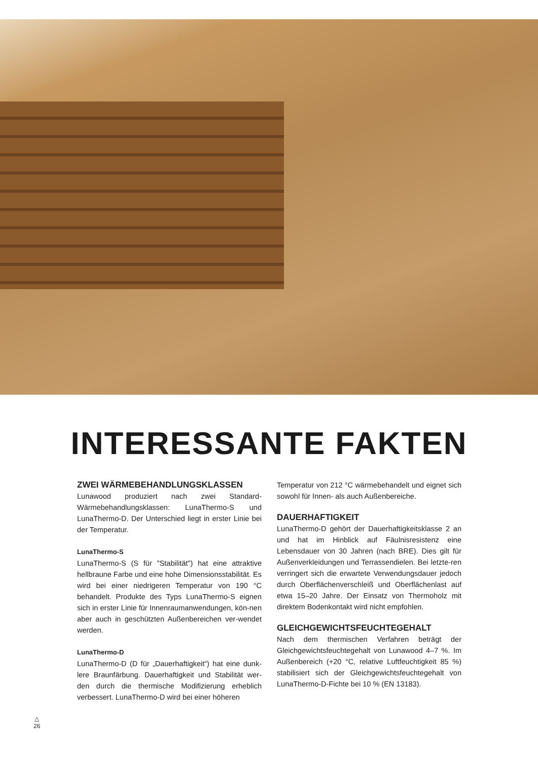INTERESSANTE FAKTEN
ZWEI WÄRMEBEHANDLUNGSKLASSEN
Lunawood produziert nach zwei Standard-Wärmebehandlungsklassen: LunaThermo-S und LunaThermo-D. Der Unterschied liegt in erster Linie bei der Temperatur.
LunaThermo-S
LunaThermo-S (S für "Stabilität") hat eine attraktive hellbraune Farbe und eine hohe Dimensionsstabilität. Es wird bei einer niedrigeren Temperatur von 190 °C behandelt. Produkte des Typs LunaThermo-S eignen sich in erster Linie für Innenraumanwendungen, kön-nen aber auch in geschützten Außenbereichen ver-wendet werden.
LunaThermo-D
LunaThermo-D (D für „Dauerhaftigkeit“) hat eine dunk-lere Braunfärbung. Dauerhaftigkeit und Stabilität wer-den durch die thermische Modifizierung erheblich verbessert. LunaThermo-D wird bei einer höheren
Temperatur von 212 °C wärmebehandelt und eignet sich sowohl für Innen- als auch Außenbereiche.
DAUERHAFTIGKEIT
LunaThermo-D gehört der Dauerhaftigkeitsklasse 2 an und hat im Hinblick auf Fäulnisresistenz eine Lebensdauer von 30 Jahren (nach BRE). Dies gilt für Außenverkleidungen und Terrassendielen. Bei letzte-ren verringert sich die erwartete Verwendungsdauer jedoch durch Oberflächenverschleiß und Oberflächenlast auf etwa 15–20 Jahre. Der Einsatz von Thermoholz mit direktem Bodenkontakt wird nicht empfohlen.
GLEICHGEWICHTSFEUCHTEGEHALT
Nach dem thermischen Verfahren beträgt der Gleichgewichtsfeuchtegehalt von Lunawood 4–7 %. Im Außenbereich (+20 °C, relative Luftfeuchtigkeit 85 %) stabilisiert sich der Gleichgewichtsfeuchtegehalt von LunaThermo-D-Fichte bei 10 % (EN 13183).
△
26